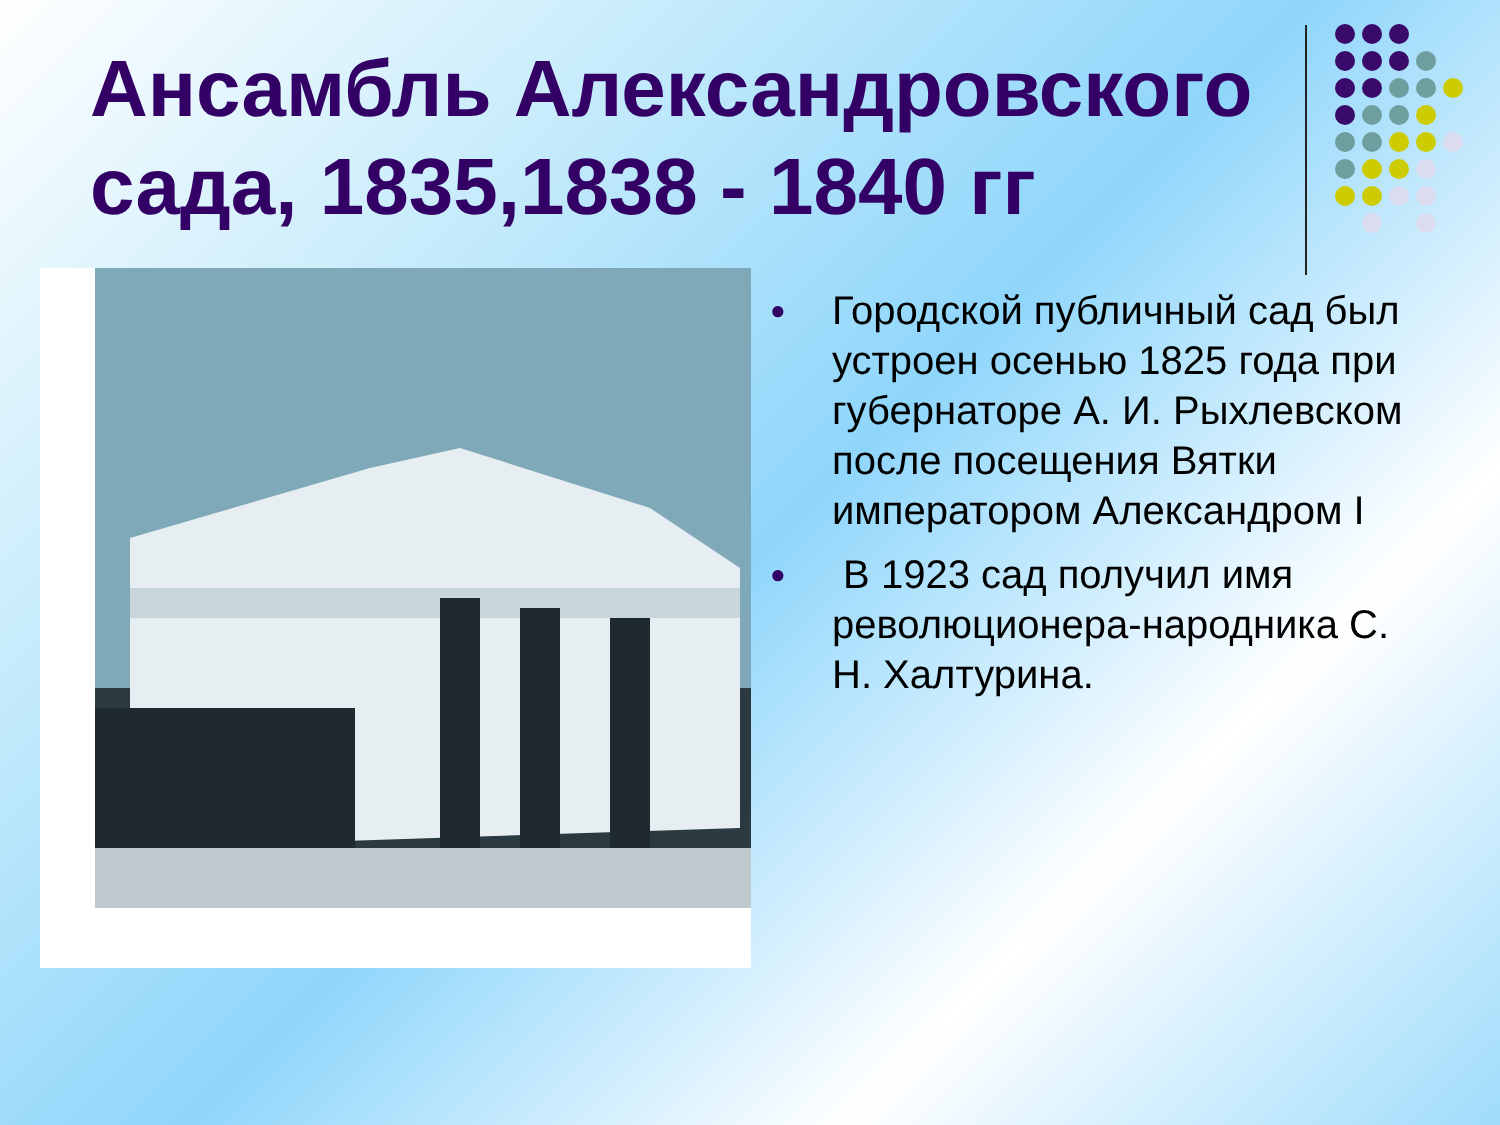Ансамбль Александровского сада, 1835,1838 - 1840 гг
● Городской публичный сад был устроен осенью 1825 года при губернаторе А. И. Рыхлевском после посещения Вятки императором Александром I
● В 1923 сад получил имя революционера-народника С. Н. Халтурина.